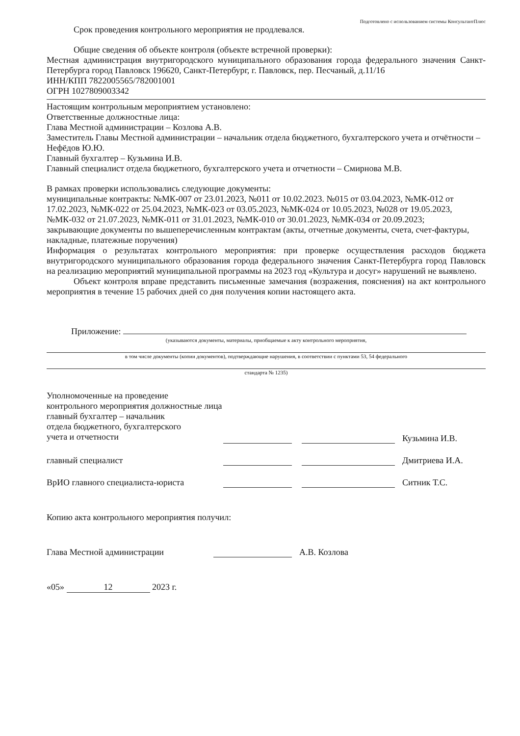Подготовлено с использованием системы КонсультантПлюс
Срок проведения контрольного мероприятия не продлевался.
Общие сведения об объекте контроля (объекте встречной проверки):
Местная администрация внутригородского муниципального образования города федерального значения Санкт-Петербурга город Павловск 196620, Санкт-Петербург, г. Павловск, пер. Песчаный, д.11/16
ИНН/КПП 7822005565/782001001
ОГРН 1027809003342
Настоящим контрольным мероприятием установлено:
Ответственные должностные лица:
Глава Местной администрации – Козлова А.В.
Заместитель Главы Местной администрации – начальник отдела бюджетного, бухгалтерского учета и отчётности –Нефёдов Ю.Ю.
Главный бухгалтер – Кузьмина И.В.
Главный специалист отдела бюджетного, бухгалтерского учета и отчетности – Смирнова М.В.
В рамках проверки использовались следующие документы:
муниципальные контракты: №МК-007 от 23.01.2023, №011 от 10.02.2023. №015 от 03.04.2023, №МК-012 от 17.02.2023, №МК-022 от 25.04.2023, №МК-023 от 03.05.2023, №МК-024 от 10.05.2023, №028 от 19.05.2023, №МК-032 от 21.07.2023, №МК-011 от 31.01.2023, №МК-010 от 30.01.2023, №МК-034 от 20.09.2023;
закрывающие документы по вышеперечисленным контрактам (акты, отчетные документы, счета, счет-фактуры, накладные, платежные поручения)
Информация о результатах контрольного мероприятия: при проверке осуществления расходов бюджета внутригородского муниципального образования города федерального значения Санкт-Петербурга город Павловск на реализацию мероприятий муниципальной программы на 2023 год «Культура и досуг» нарушений не выявлено.
Объект контроля вправе представить письменные замечания (возражения, пояснения) на акт контрольного мероприятия в течение 15 рабочих дней со дня получения копии настоящего акта.
Приложение:
(указываются документы, материалы, приобщаемые к акту контрольного мероприятия,
в том числе документы (копии документов), подтверждающие нарушения, в соответствии с пунктами 53, 54 федерального
стандарта № 1235)
Уполномоченные на проведение
контрольного мероприятия должностные лица
главный бухгалтер – начальник
отдела бюджетного, бухгалтерского
учета и отчетности
Кузьмина И.В.
главный специалист Дмитриева И.А.
ВрИО главного специалиста-юриста Ситник Т.С.
Копию акта контрольного мероприятия получил:
Глава Местной администрации А.В. Козлова
«05» 12 2023 г.